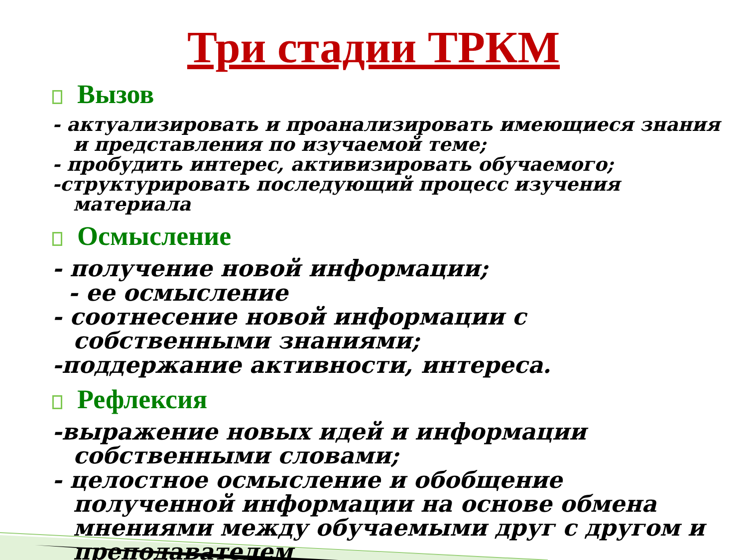Три стадии ТРКМ
Вызов
- актуализировать и проанализировать имеющиеся знания и представления по изучаемой теме;
- пробудить интерес, активизировать обучаемого;
-структурировать последующий процесс изучения материала
Осмысление
- получение новой информации;
- ее осмысление
- соотнесение новой информации с собственными знаниями;
-поддержание активности, интереса.
Рефлексия
-выражение новых идей и информации собственными словами;
- целостное осмысление и обобщение полученной информации на основе обмена мнениями между обучаемыми друг с другом и преподавателем